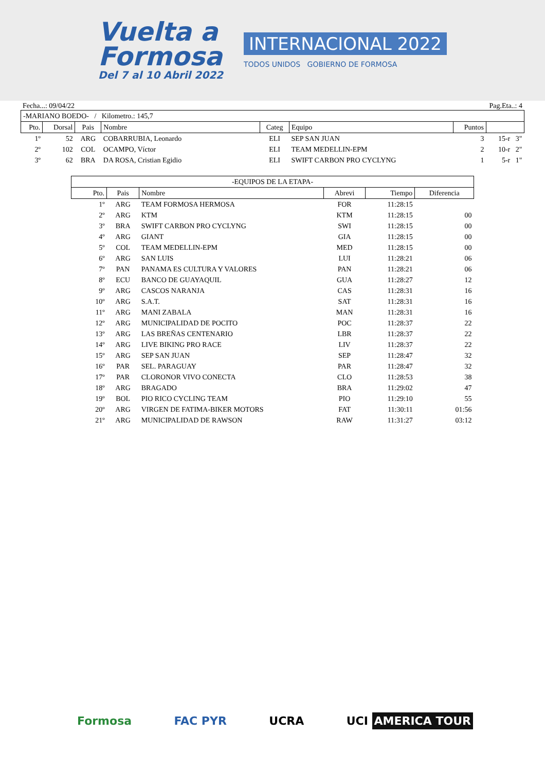Vuelta a
Formosa
Del 7 al 10 Abril 2022
INTERNACIONAL 2022
TODOS UNIDOS GOBIERNO DE FORMOSA
Fecha...: 09/04/22 Pag.Eta..: 4
| -MARIANO BOEDO- / Kilometro.: 145,7 | | | | | | | |
| Pto. | Dorsal | Pais | Nombre | Categ | Equipo | Puntos | |
| 1º | 52 | ARG | COBARRUBIA, Leonardo | ELI | SEP SAN JUAN | 3 | 15-r 3" |
| 2º | 102 | COL | OCAMPO, Víctor | ELI | TEAM MEDELLIN-EPM | 2 | 10-r 2" |
| 3º | 62 | BRA | DA ROSA, Cristian Egidio | ELI | SWIFT CARBON PRO CYCLYNG | 1 | 5-r 1" |
| -EQUIPOS DE LA ETAPA- | | | | | |
| Pto. | Pais | Nombre | Abrevi | Tiempo | Diferencia |
| 1º | ARG | TEAM FORMOSA HERMOSA | FOR | 11:28:15 | |
| 2º | ARG | KTM | KTM | 11:28:15 | 00 |
| 3º | BRA | SWIFT CARBON PRO CYCLYNG | SWI | 11:28:15 | 00 |
| 4º | ARG | GIANT | GIA | 11:28:15 | 00 |
| 5º | COL | TEAM MEDELLIN-EPM | MED | 11:28:15 | 00 |
| 6º | ARG | SAN LUIS | LUI | 11:28:21 | 06 |
| 7º | PAN | PANAMA ES CULTURA Y VALORES | PAN | 11:28:21 | 06 |
| 8º | ECU | BANCO DE GUAYAQUIL | GUA | 11:28:27 | 12 |
| 9º | ARG | CASCOS NARANJA | CAS | 11:28:31 | 16 |
| 10º | ARG | S.A.T. | SAT | 11:28:31 | 16 |
| 11º | ARG | MANI ZABALA | MAN | 11:28:31 | 16 |
| 12º | ARG | MUNICIPALIDAD DE POCITO | POC | 11:28:37 | 22 |
| 13º | ARG | LAS BREÑAS CENTENARIO | LBR | 11:28:37 | 22 |
| 14º | ARG | LIVE BIKING PRO RACE | LIV | 11:28:37 | 22 |
| 15º | ARG | SEP SAN JUAN | SEP | 11:28:47 | 32 |
| 16º | PAR | SEL. PARAGUAY | PAR | 11:28:47 | 32 |
| 17º | PAR | CLORONOR VIVO CONECTA | CLO | 11:28:53 | 38 |
| 18º | ARG | BRAGADO | BRA | 11:29:02 | 47 |
| 19º | BOL | PIO RICO CYCLING TEAM | PIO | 11:29:10 | 55 |
| 20º | ARG | VIRGEN DE FATIMA-BIKER MOTORS | FAT | 11:30:11 | 01:56 |
| 21º | ARG | MUNICIPALIDAD DE RAWSON | RAW | 11:31:27 | 03:12 |
Formosa FAC PYR UCRA UCI AMERICA TOUR